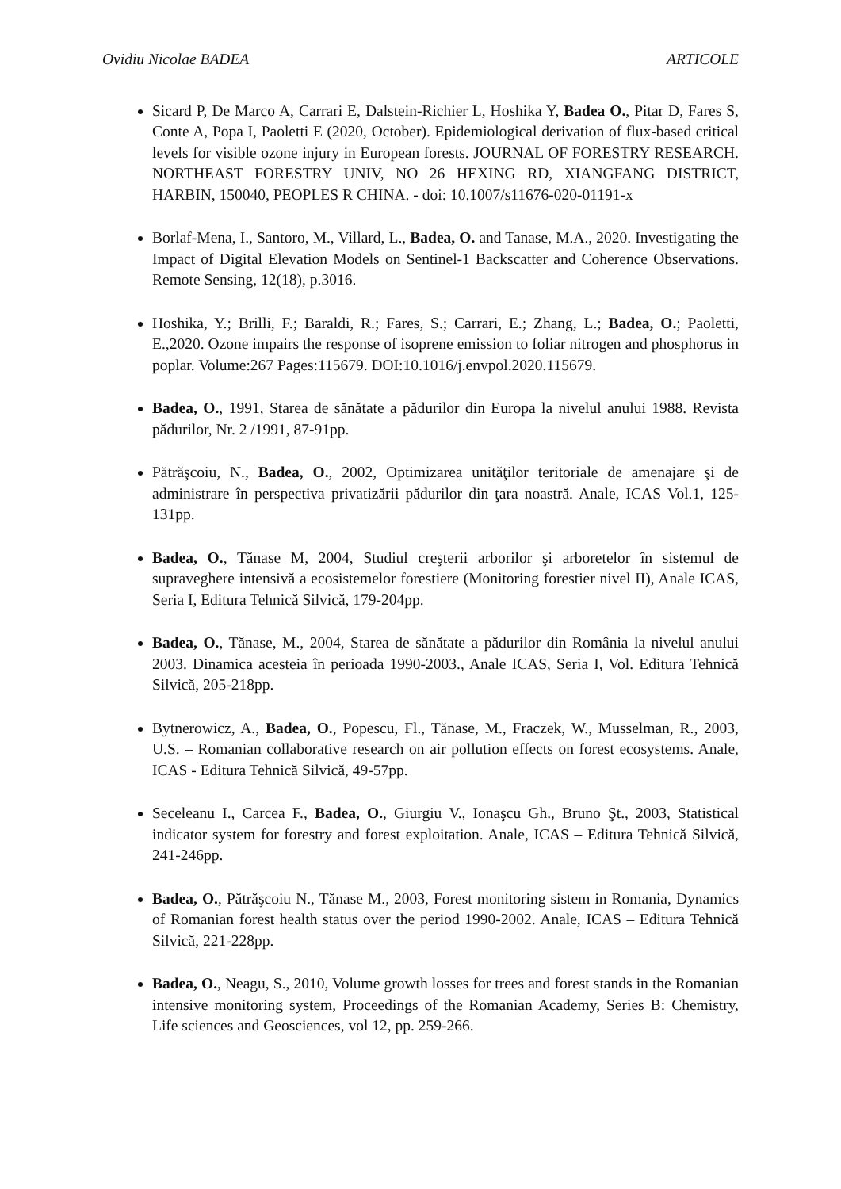Ovidiu Nicolae BADEA ARTICOLE
Sicard P, De Marco A, Carrari E, Dalstein-Richier L, Hoshika Y, Badea O., Pitar D, Fares S, Conte A, Popa I, Paoletti E (2020, October). Epidemiological derivation of flux-based critical levels for visible ozone injury in European forests. JOURNAL OF FORESTRY RESEARCH. NORTHEAST FORESTRY UNIV, NO 26 HEXING RD, XIANGFANG DISTRICT, HARBIN, 150040, PEOPLES R CHINA. - doi: 10.1007/s11676-020-01191-x
Borlaf-Mena, I., Santoro, M., Villard, L., Badea, O. and Tanase, M.A., 2020. Investigating the Impact of Digital Elevation Models on Sentinel-1 Backscatter and Coherence Observations. Remote Sensing, 12(18), p.3016.
Hoshika, Y.; Brilli, F.; Baraldi, R.; Fares, S.; Carrari, E.; Zhang, L.; Badea, O.; Paoletti, E.,2020. Ozone impairs the response of isoprene emission to foliar nitrogen and phosphorus in poplar. Volume:267 Pages:115679. DOI:10.1016/j.envpol.2020.115679.
Badea, O., 1991, Starea de sănătate a pădurilor din Europa la nivelul anului 1988. Revista pădurilor, Nr. 2 /1991, 87-91pp.
Pătrăşcoiu, N., Badea, O., 2002, Optimizarea unităţilor teritoriale de amenajare şi de administrare în perspectiva privatizării pădurilor din ţara noastră. Anale, ICAS Vol.1, 125-131pp.
Badea, O., Tănase M, 2004, Studiul creşterii arborilor şi arboretelor în sistemul de supraveghere intensivă a ecosistemelor forestiere (Monitoring forestier nivel II), Anale ICAS, Seria I, Editura Tehnică Silvică, 179-204pp.
Badea, O., Tănase, M., 2004, Starea de sănătate a pădurilor din România la nivelul anului 2003. Dinamica acesteia în perioada 1990-2003., Anale ICAS, Seria I, Vol. Editura Tehnică Silvică, 205-218pp.
Bytnerowicz, A., Badea, O., Popescu, Fl., Tănase, M., Fraczek, W., Musselman, R., 2003, U.S. – Romanian collaborative research on air pollution effects on forest ecosystems. Anale, ICAS - Editura Tehnică Silvică, 49-57pp.
Seceleanu I., Carcea F., Badea, O., Giurgiu V., Ionaşcu Gh., Bruno Şt., 2003, Statistical indicator system for forestry and forest exploitation. Anale, ICAS – Editura Tehnică Silvică, 241-246pp.
Badea, O., Pătrăşcoiu N., Tănase M., 2003, Forest monitoring sistem in Romania, Dynamics of Romanian forest health status over the period 1990-2002. Anale, ICAS – Editura Tehnică Silvică, 221-228pp.
Badea, O., Neagu, S., 2010, Volume growth losses for trees and forest stands in the Romanian intensive monitoring system, Proceedings of the Romanian Academy, Series B: Chemistry, Life sciences and Geosciences, vol 12, pp. 259-266.